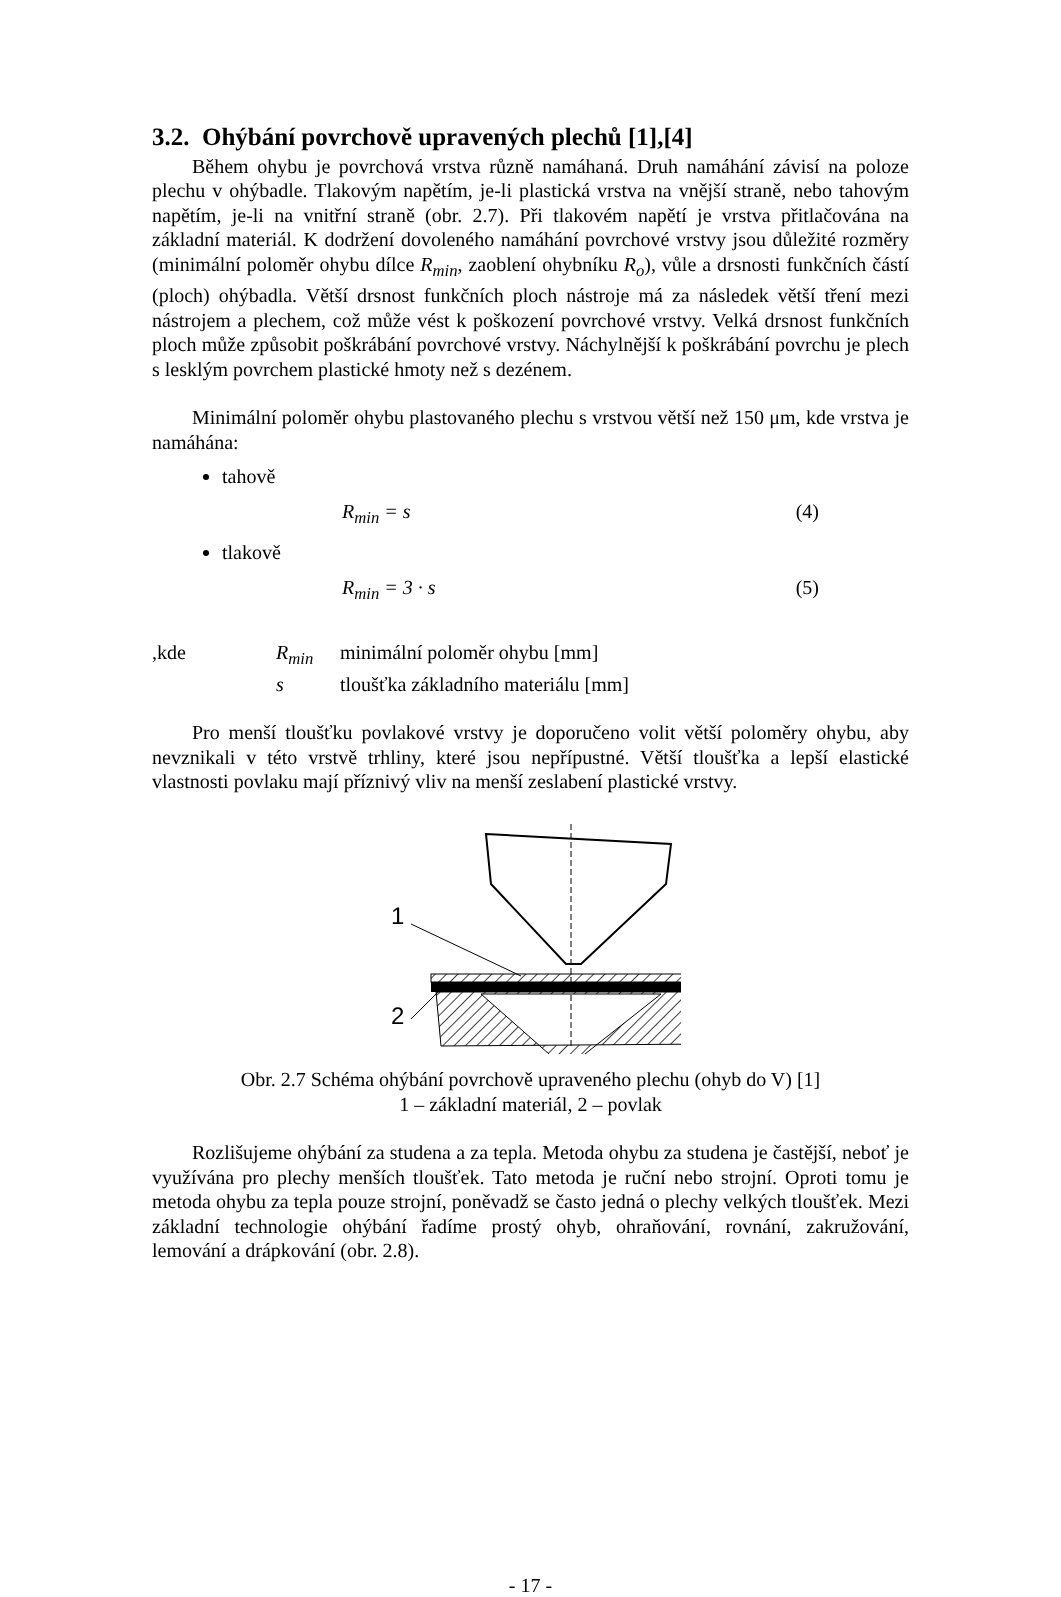3.2. Ohýbání povrchově upravených plechů [1],[4]
Během ohybu je povrchová vrstva různě namáhaná. Druh namáhání závisí na poloze plechu v ohýbadle. Tlakovým napětím, je-li plastická vrstva na vnější straně, nebo tahovým napětím, je-li na vnitřní straně (obr. 2.7). Při tlakovém napětí je vrstva přitlačována na základní materiál. K dodržení dovoleného namáhání povrchové vrstvy jsou důležité rozměry (minimální poloměr ohybu dílce R<sub>min</sub>, zaoblení ohybníku R<sub>o</sub>), vůle a drsnosti funkčních částí (ploch) ohýbadla. Větší drsnost funkčních ploch nástroje má za následek větší tření mezi nástrojem a plechem, což může vést k poškození povrchové vrstvy. Velká drsnost funkčních ploch může způsobit poškrábání povrchové vrstvy. Náchylnější k poškrábání povrchu je plech s lesklým povrchem plastické hmoty než s dezénem.
Minimální poloměr ohybu plastovaného plechu s vrstvou větší než 150 μm, kde vrstva je namáhána:
tahově
R<sub>min</sub> = s (4)
tlakově
R<sub>min</sub> = 3 · s (5)
,kde R<sub>min</sub> minimální poloměr ohybu [mm] s tloušťka základního materiálu [mm]
Pro menší tloušťku povlakové vrstvy je doporučeno volit větší poloměry ohybu, aby nevznikali v této vrstvě trhliny, které jsou nepřípustné. Větší tloušťka a lepší elastické vlastnosti povlaku mají příznivý vliv na menší zeslabení plastické vrstvy.
1
2
Obr. 2.7 Schéma ohýbání povrchově upraveného plechu (ohyb do V) [1]
1 – základní materiál, 2 – povlak
Rozlišujeme ohýbání za studena a za tepla. Metoda ohybu za studena je častější, neboť je využívána pro plechy menších tloušťek. Tato metoda je ruční nebo strojní. Oproti tomu je metoda ohybu za tepla pouze strojní, poněvadž se často jedná o plechy velkých tloušťek. Mezi základní technologie ohýbání řadíme prostý ohyb, ohraňování, rovnání, zakružování, lemování a drápkování (obr. 2.8).
- 17 -